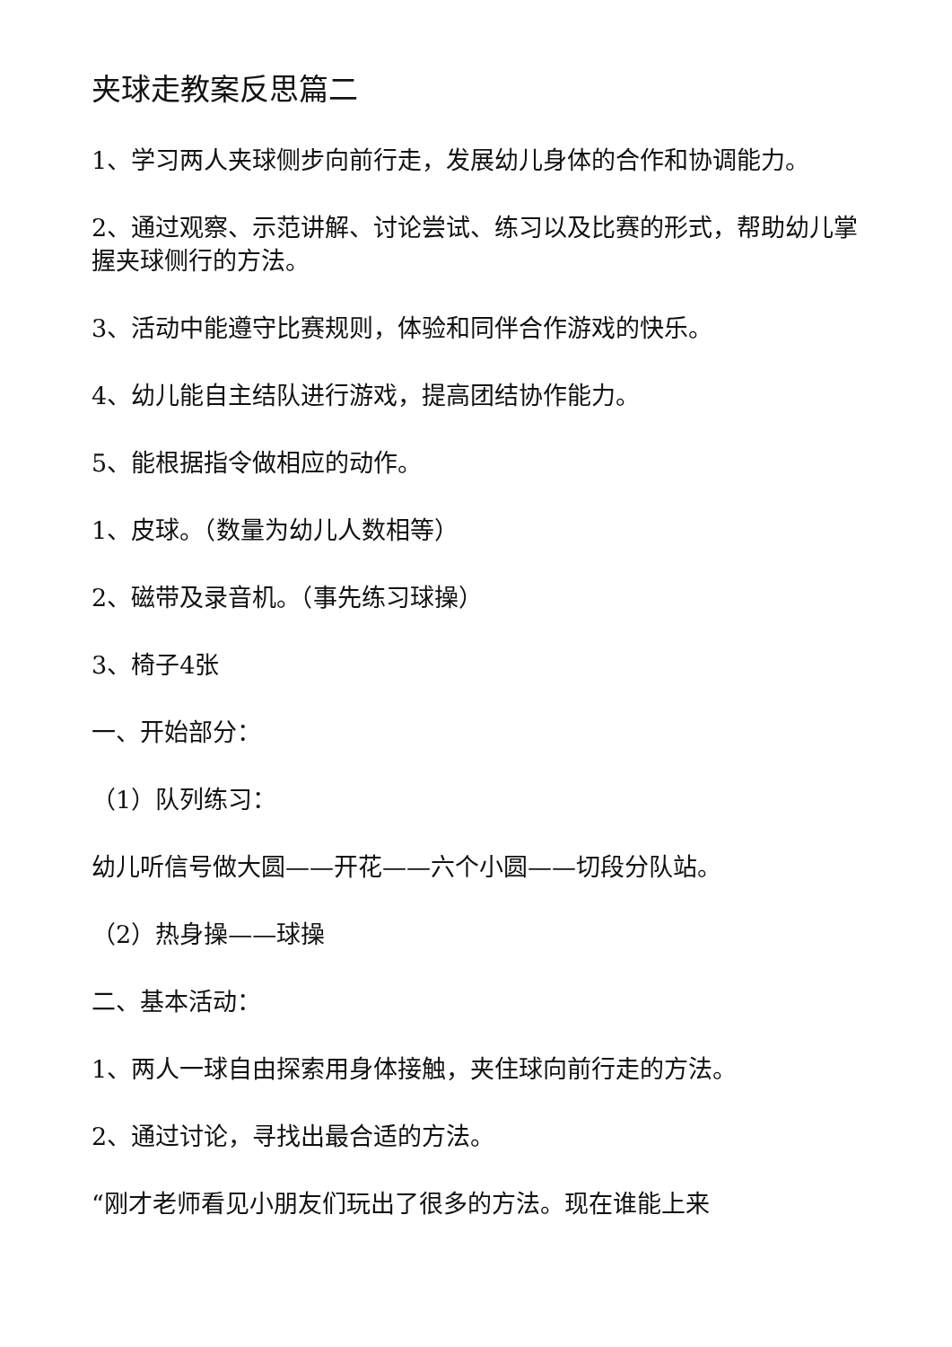夹球走教案反思篇二
1、学习两人夹球侧步向前行走，发展幼儿身体的合作和协调能力。
2、通过观察、示范讲解、讨论尝试、练习以及比赛的形式，帮助幼儿掌握夹球侧行的方法。
3、活动中能遵守比赛规则，体验和同伴合作游戏的快乐。
4、幼儿能自主结队进行游戏，提高团结协作能力。
5、能根据指令做相应的动作。
1、皮球。（数量为幼儿人数相等）
2、磁带及录音机。（事先练习球操）
3、椅子4张
一、开始部分：
（1）队列练习：
幼儿听信号做大圆——开花——六个小圆——切段分队站。
（2）热身操——球操
二、基本活动：
1、两人一球自由探索用身体接触，夹住球向前行走的方法。
2、通过讨论，寻找出最合适的方法。
“刚才老师看见小朋友们玩出了很多的方法。现在谁能上来